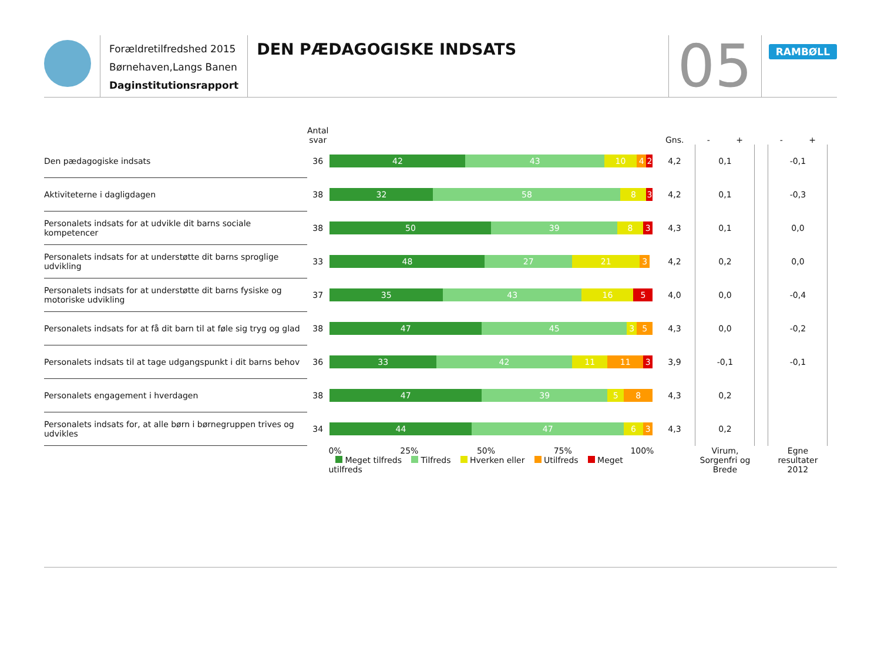Forældretilfredshed 2015
Børnehaven,Langs Banen
Daginstitutionsrapport
DEN PÆDAGOGISKE INDSATS
05
RAMBØLL
| | Antal svar | | Gns. | - + | | - + |
| --- | --- | --- | --- | --- | --- | --- |
| Den pædagogiske indsats | 36 | 42 43 10 4 2 | 4,2 | 0,1 | | -0,1 |
| Aktiviteterne i dagligdagen | 38 | 32 58 8 3 | 4,2 | 0,1 | | -0,3 |
| Personalets indsats for at udvikle dit barns sociale kompetencer | 38 | 50 39 8 3 | 4,3 | 0,1 | | 0,0 |
| Personalets indsats for at understøtte dit barns sproglige udvikling | 33 | 48 27 21 3 | 4,2 | 0,2 | | 0,0 |
| Personalets indsats for at understøtte dit barns fysiske og motoriske udvikling | 37 | 35 43 16 5 | 4,0 | 0,0 | | -0,4 |
| Personalets indsats for at få dit barn til at føle sig tryg og glad | 38 | 47 45 3 5 | 4,3 | 0,0 | | -0,2 |
| Personalets indsats til at tage udgangspunkt i dit barns behov | 36 | 33 42 11 11 3 | 3,9 | -0,1 | | -0,1 |
| Personalets engagement i hverdagen | 38 | 47 39 5 8 | 4,3 | 0,2 | | |
| Personalets indsats for, at alle børn i børnegruppen trives og udvikles | 34 | 44 47 6 3 | 4,3 | 0,2 | | |
| | | 0% 25% 50% 75% 100% Meget tilfreds Tilfreds Hverken eller Utilfreds Meget utilfreds | | Virum, Sorgenfri og Brede | | Egne resultater 2012 |